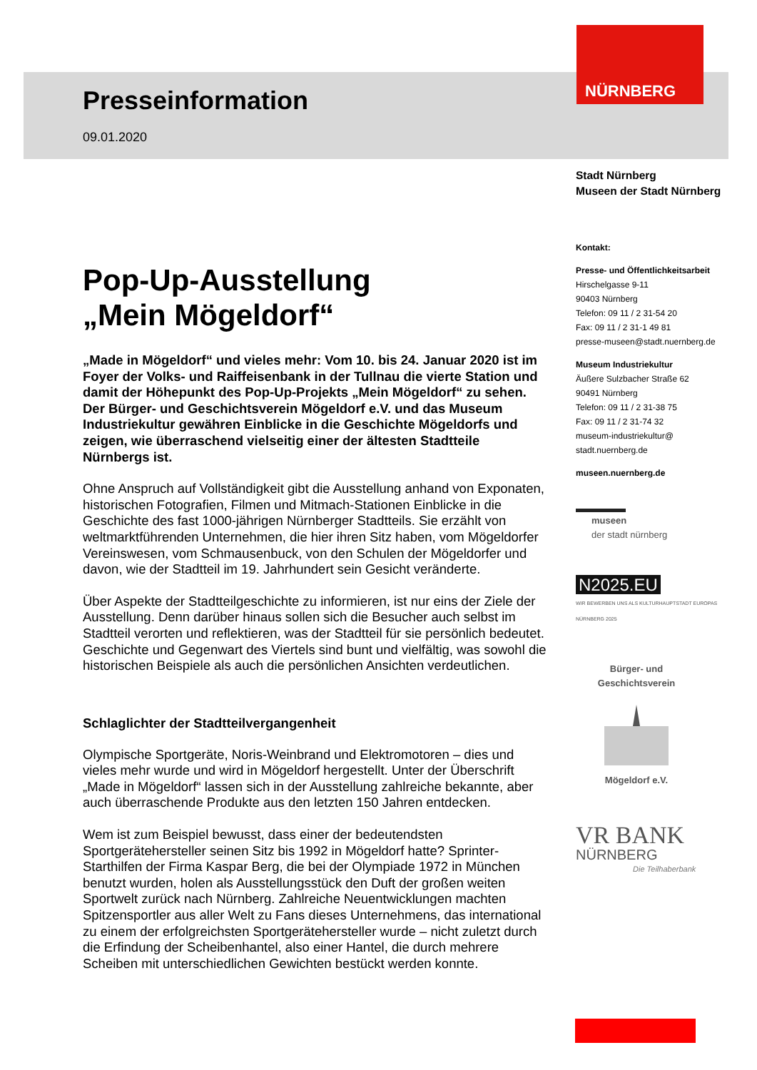NÜRNBERG
Presseinformation
09.01.2020
Pop-Up-Ausstellung
„Mein Mögeldorf“
„Made in Mögeldorf“ und vieles mehr: Vom 10. bis 24. Januar 2020 ist im Foyer der Volks- und Raiffeisenbank in der Tullnau die vierte Station und damit der Höhepunkt des Pop-Up-Projekts „Mein Mögeldorf“ zu sehen. Der Bürger- und Geschichtsverein Mögeldorf e.V. und das Museum Industriekultur gewähren Einblicke in die Geschichte Mögeldorfs und zeigen, wie überraschend vielseitig einer der ältesten Stadtteile Nürnbergs ist.
Ohne Anspruch auf Vollständigkeit gibt die Ausstellung anhand von Exponaten, historischen Fotografien, Filmen und Mitmach-Stationen Einblicke in die Geschichte des fast 1000-jährigen Nürnberger Stadtteils. Sie erzählt von weltmarktführenden Unternehmen, die hier ihren Sitz haben, vom Mögeldorfer Vereinswesen, vom Schmausenbuck, von den Schulen der Mögeldorfer und davon, wie der Stadtteil im 19. Jahrhundert sein Gesicht veränderte.
Über Aspekte der Stadtteilgeschichte zu informieren, ist nur eins der Ziele der Ausstellung. Denn darüber hinaus sollen sich die Besucher auch selbst im Stadtteil verorten und reflektieren, was der Stadtteil für sie persönlich bedeutet. Geschichte und Gegenwart des Viertels sind bunt und vielfältig, was sowohl die historischen Beispiele als auch die persönlichen Ansichten verdeutlichen.
Schlaglichter der Stadtteilvergangenheit
Olympische Sportgeräte, Noris-Weinbrand und Elektromotoren – dies und vieles mehr wurde und wird in Mögeldorf hergestellt. Unter der Überschrift „Made in Mögeldorf“ lassen sich in der Ausstellung zahlreiche bekannte, aber auch überraschende Produkte aus den letzten 150 Jahren entdecken.
Wem ist zum Beispiel bewusst, dass einer der bedeutendsten Sportgerätehersteller seinen Sitz bis 1992 in Mögeldorf hatte? Sprinter-Starthilfen der Firma Kaspar Berg, die bei der Olympiade 1972 in München benutzt wurden, holen als Ausstellungsstück den Duft der großen weiten Sportwelt zurück nach Nürnberg. Zahlreiche Neuentwicklungen machten Spitzensportler aus aller Welt zu Fans dieses Unternehmens, das international zu einem der erfolgreichsten Sportgerätehersteller wurde – nicht zuletzt durch die Erfindung der Scheibenhantel, also einer Hantel, die durch mehrere Scheiben mit unterschiedlichen Gewichten bestückt werden konnte.
Stadt Nürnberg
Museen der Stadt Nürnberg
Kontakt:
Presse- und Öffentlichkeitsarbeit
Hirschelgasse 9-11
90403 Nürnberg
Telefon: 09 11 / 2 31-54 20
Fax: 09 11 / 2 31-1 49 81
presse-museen@stadt.nuernberg.de
Museum Industriekultur
Äußere Sulzbacher Straße 62
90491 Nürnberg
Telefon: 09 11 / 2 31-38 75
Fax: 09 11 / 2 31-74 32
museum-industriekultur@
stadt.nuernberg.de
museen.nuernberg.de
museen
der stadt nürnberg
N2025.EU
WIR BEWERBEN UNS ALS KULTURHAUPTSTADT EUROPAS NÜRNBERG 2025
Bürger- und Geschichtsverein
Mögeldorf e.V.
VR BANK
NÜRNBERG
Die Teilhaberbank